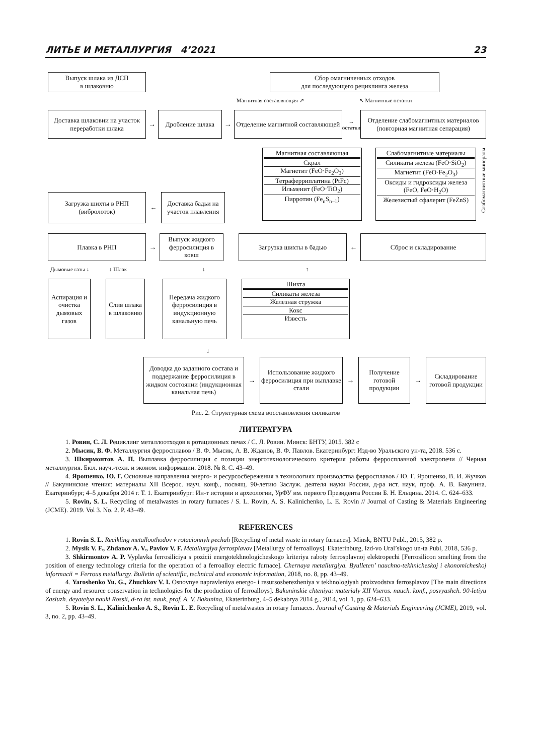ЛИТЬЕ И МЕТАЛЛУРГИЯ 4’2021 23
Выпуск шлака из ДСП
в шлаковню
Сбор омагниченных отходов
для последующего рециклинга железа
Магнитная составляющая ↗ ↖ Магнитные остатки
Доставка шлаковни на участок переработки шлака
→
Дробление шлака
→
Отделение магнитной составляющей
→ остатки
Отделение слабомагнитных материалов (повторная магнитная сепарация)
Магнитная составляющая
Скрал
Магнетит (FeO·Fe<sub>2</sub>O<sub>3</sub>)
Тетраферриплатина (PtFc)
Ильменит (FeO·TiO<sub>2</sub>)
Пирротин (Fe<sub>n</sub>S<sub>n–1</sub>)
Слабомагнитные материалы
Силикаты железа (FeO·SiO<sub>2</sub>)
Магнетит (FeO·Fe<sub>2</sub>O<sub>3</sub>)
Оксиды и гидроксиды железа (FeO, FeO·H<sub>2</sub>O)
Железистый сфалерит (FeZnS)
Слабомагнитные минералы
Загрузка шихты в РНП (вибролоток)
←
Доставка бадьи на участок плавления
Плавка в РНП
→
Выпуск жидкого ферросилиция в ковш
Загрузка шихты в бадью
←
Сброс и складирование
Дымовые газы ↓ ↓ Шлак ↓ ↑
Аспирация и очистка дымовых газов
Слив шлака в шлаковню
Передача жидкого ферросилиция в индукционную канальную печь
Шихта
Силикаты железа
Железная стружка
Кокс
Известь
↓
Доводка до заданного состава и поддержание ферросилиция в жидком состоянии (индукционная канальная печь)
→
Использование жидкого ферросилиция при выплавке стали
→
Получение готовой продукции
→
Складирование готовой продукции
Рис. 2. Структурная схема восстановления силикатов
ЛИТЕРАТУРА
1. Ровин, С. Л. Рециклинг металлоотходов в ротационных печах / С. Л. Ровин. Минск: БНТУ, 2015. 382 с
2. Мысик, В. Ф. Металлургия ферросплавов / В. Ф. Мысик, А. В. Жданов, В. Ф. Павлов. Екатеринбург: Изд-во Уральского ун-та, 2018. 536 с.
3. Шкирмонтов А. П. Выплавка ферросилиция с позиции энерготехнологического критерия работы ферросплавной электропечи // Черная металлургия. Бюл. науч.-техн. и эконом. информации. 2018. № 8. С. 43–49.
4. Ярошенко, Ю. Г. Основные направления энерго- и ресурсосбережения в технологиях производства ферросплавов / Ю. Г. Ярошенко, В. И. Жучков // Бакунинские чтения: материалы XII Всерос. науч. конф., посвящ. 90-летию Заслуж. деятеля науки России, д-ра ист. наук, проф. А. В. Бакунина. Екатеринбург, 4–5 декабря 2014 г. Т. 1. Екатеринбург: Ин-т истории и археологии, УрФУ им. первого Президента России Б. Н. Ельцина. 2014. С. 624–633.
5. Rovin, S. L. Recycling of metalwastes in rotary furnaces / S. L. Rovin, A. S. Kalinichenko, L. E. Rovin // Journal of Casting & Materials Engineering (JCME). 2019. Vol 3. No. 2. P. 43–49.
REFERENCES
1. Rovin S. L. Recikling metalloothodov v rotacionnyh pechah [Recycling of metal waste in rotary furnaces]. Minsk, BNTU Publ., 2015, 382 p.
2. Mysik V. F., Zhdanov A. V., Pavlov V. F. Metallurgiya ferrosplavov [Metallurgy of ferroalloys]. Ekaterinburg, Izd-vo Ural’skogo un-ta Publ, 2018, 536 p.
3. Shkirmontov A. P. Vyplavka ferrosiliciya s pozicii energotekhnologicheskogo kriteriya raboty ferrosplavnoj elektropechi [Ferrosilicon smelting from the position of energy technology criteria for the operation of a ferroalloy electric furnace]. Chernaya metallurgiya. Byulleten’ nauchno-tekhnicheskoj i ekonomicheskoj informacii = Ferrous metallurgy. Bulletin of scientific, technical and economic information, 2018, no. 8, pp. 43–49.
4. Yaroshenko Yu. G., Zhuchkov V. I. Osnovnye napravleniya energo- i resursosberezheniya v tekhnologiyah proizvodstva ferrosplavov [The main directions of energy and resource conservation in technologies for the production of ferroalloys]. Bakuninskie chteniya: materialy XII Vseros. nauch. konf., posvyashch. 90-letiyu Zasluzh. deyatelya nauki Rossii, d-ra ist. nauk, prof. A. V. Bakunina, Ekaterinburg, 4–5 dekabrya 2014 g., 2014, vol. 1, pp. 624–633.
5. Rovin S. L., Kalinichenko A. S., Rovin L. E. Recycling of metalwastes in rotary furnaces. Journal of Casting & Materials Engineering (JCME), 2019, vol. 3, no. 2, pp. 43–49.